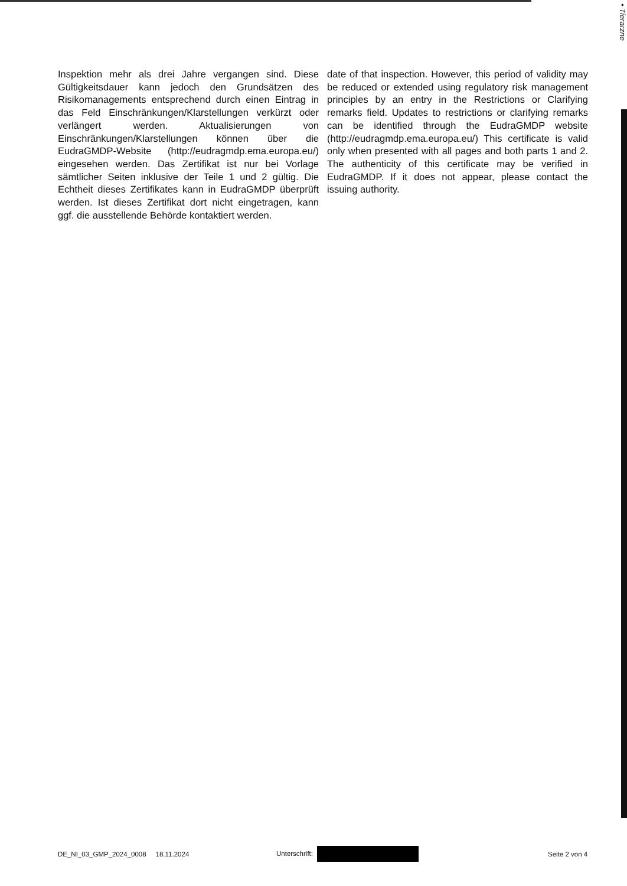• Tierarzne
Inspektion mehr als drei Jahre vergangen sind. Diese Gültigkeitsdauer kann jedoch den Grundsätzen des Risikomanagements entsprechend durch einen Eintrag in das Feld Einschränkungen/Klarstellungen verkürzt oder verlängert werden. Aktualisierungen von Einschränkungen/Klarstellungen können über die EudraGMDP-Website (http://eudragmdp.ema.europa.eu/) eingesehen werden. Das Zertifikat ist nur bei Vorlage sämtlicher Seiten inklusive der Teile 1 und 2 gültig. Die Echtheit dieses Zertifikates kann in EudraGMDP überprüft werden. Ist dieses Zertifikat dort nicht eingetragen, kann ggf. die ausstellende Behörde kontaktiert werden.
date of that inspection. However, this period of validity may be reduced or extended using regulatory risk management principles by an entry in the Restrictions or Clarifying remarks field. Updates to restrictions or clarifying remarks can be identified through the EudraGMDP website (http://eudragmdp.ema.europa.eu/) This certificate is valid only when presented with all pages and both parts 1 and 2. The authenticity of this certificate may be verified in EudraGMDP. If it does not appear, please contact the issuing authority.
DE_NI_03_GMP_2024_0008 18.11.2024 Unterschrift: Seite 2 von 4